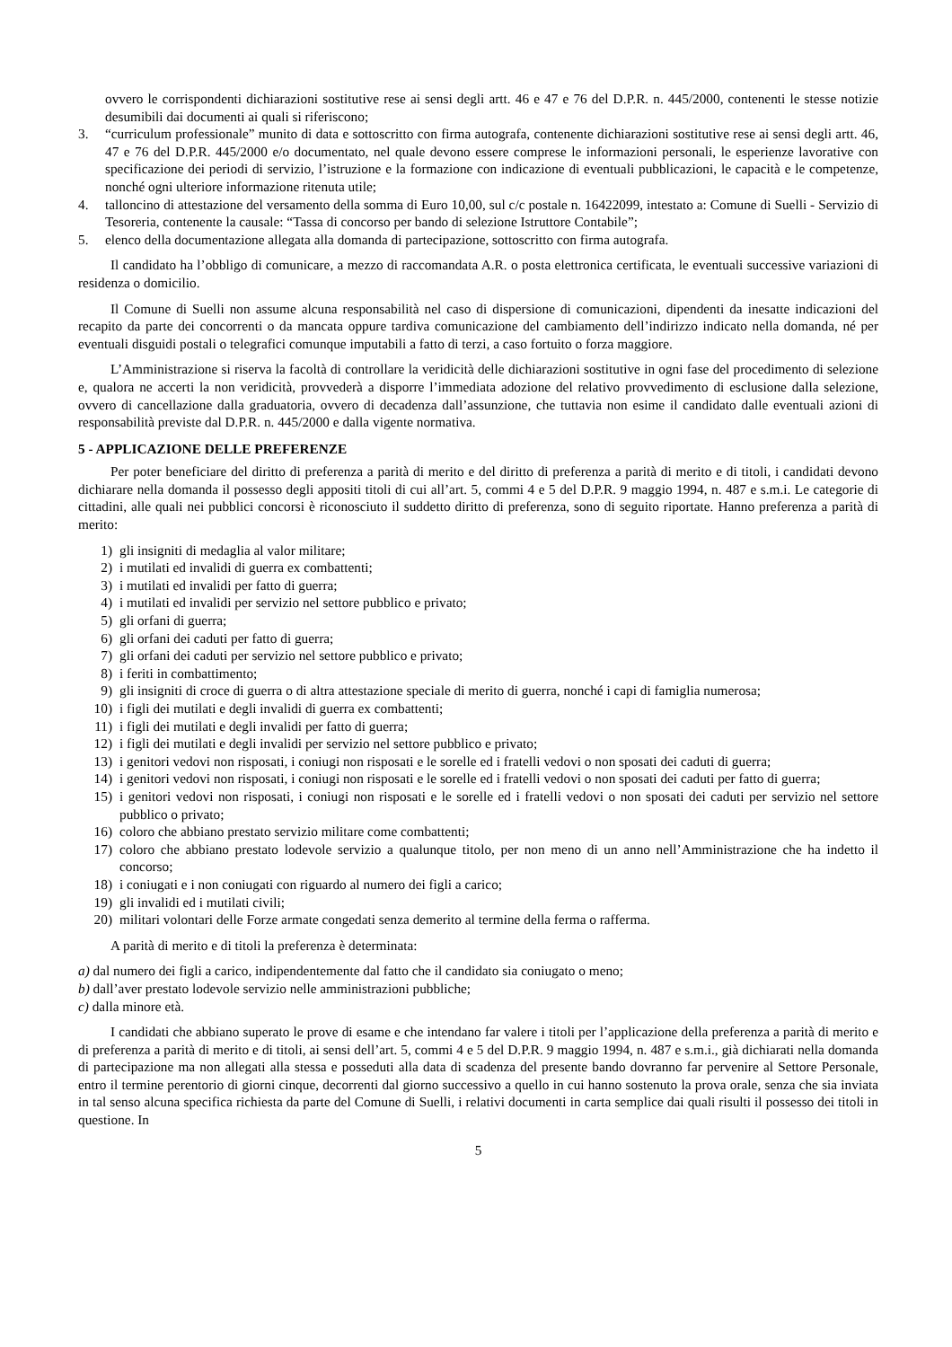ovvero le corrispondenti dichiarazioni sostitutive rese ai sensi degli artt. 46 e 47 e 76 del D.P.R. n. 445/2000, contenenti le stesse notizie desumibili dai documenti ai quali si riferiscono;
3. “curriculum professionale” munito di data e sottoscritto con firma autografa, contenente dichiarazioni sostitutive rese ai sensi degli artt. 46, 47 e 76 del D.P.R. 445/2000 e/o documentato, nel quale devono essere comprese le informazioni personali, le esperienze lavorative con specificazione dei periodi di servizio, l’istruzione e la formazione con indicazione di eventuali pubblicazioni, le capacità e le competenze, nonché ogni ulteriore informazione ritenuta utile;
4. talloncino di attestazione del versamento della somma di Euro 10,00, sul c/c postale n. 16422099, intestato a: Comune di Suelli - Servizio di Tesoreria, contenente la causale: “Tassa di concorso per bando di selezione Istruttore Contabile”;
5. elenco della documentazione allegata alla domanda di partecipazione, sottoscritto con firma autografa.
Il candidato ha l’obbligo di comunicare, a mezzo di raccomandata A.R. o posta elettronica certificata, le eventuali successive variazioni di residenza o domicilio.
Il Comune di Suelli non assume alcuna responsabilità nel caso di dispersione di comunicazioni, dipendenti da inesatte indicazioni del recapito da parte dei concorrenti o da mancata oppure tardiva comunicazione del cambiamento dell’indirizzo indicato nella domanda, né per eventuali disguidi postali o telegrafici comunque imputabili a fatto di terzi, a caso fortuito o forza maggiore.
L’Amministrazione si riserva la facoltà di controllare la veridicità delle dichiarazioni sostitutive in ogni fase del procedimento di selezione e, qualora ne accerti la non veridicità, provvederà a disporre l’immediata adozione del relativo provvedimento di esclusione dalla selezione, ovvero di cancellazione dalla graduatoria, ovvero di decadenza dall’assunzione, che tuttavia non esime il candidato dalle eventuali azioni di responsabilità previste dal D.P.R. n. 445/2000 e dalla vigente normativa.
5 - APPLICAZIONE DELLE PREFERENZE
Per poter beneficiare del diritto di preferenza a parità di merito e del diritto di preferenza a parità di merito e di titoli, i candidati devono dichiarare nella domanda il possesso degli appositi titoli di cui all’art. 5, commi 4 e 5 del D.P.R. 9 maggio 1994, n. 487 e s.m.i. Le categorie di cittadini, alle quali nei pubblici concorsi è riconosciuto il suddetto diritto di preferenza, sono di seguito riportate. Hanno preferenza a parità di merito:
1) gli insigniti di medaglia al valor militare;
2) i mutilati ed invalidi di guerra ex combattenti;
3) i mutilati ed invalidi per fatto di guerra;
4) i mutilati ed invalidi per servizio nel settore pubblico e privato;
5) gli orfani di guerra;
6) gli orfani dei caduti per fatto di guerra;
7) gli orfani dei caduti per servizio nel settore pubblico e privato;
8) i feriti in combattimento;
9) gli insigniti di croce di guerra o di altra attestazione speciale di merito di guerra, nonché i capi di famiglia numerosa;
10) i figli dei mutilati e degli invalidi di guerra ex combattenti;
11) i figli dei mutilati e degli invalidi per fatto di guerra;
12) i figli dei mutilati e degli invalidi per servizio nel settore pubblico e privato;
13) i genitori vedovi non risposati, i coniugi non risposati e le sorelle ed i fratelli vedovi o non sposati dei caduti di guerra;
14) i genitori vedovi non risposati, i coniugi non risposati e le sorelle ed i fratelli vedovi o non sposati dei caduti per fatto di guerra;
15) i genitori vedovi non risposati, i coniugi non risposati e le sorelle ed i fratelli vedovi o non sposati dei caduti per servizio nel settore pubblico o privato;
16) coloro che abbiano prestato servizio militare come combattenti;
17) coloro che abbiano prestato lodevole servizio a qualunque titolo, per non meno di un anno nell’Amministrazione che ha indetto il concorso;
18) i coniugati e i non coniugati con riguardo al numero dei figli a carico;
19) gli invalidi ed i mutilati civili;
20) militari volontari delle Forze armate congedati senza demerito al termine della ferma o rafferma.
A parità di merito e di titoli la preferenza è determinata:
a) dal numero dei figli a carico, indipendentemente dal fatto che il candidato sia coniugato o meno;
b) dall’aver prestato lodevole servizio nelle amministrazioni pubbliche;
c) dalla minore età.
I candidati che abbiano superato le prove di esame e che intendano far valere i titoli per l’applicazione della preferenza a parità di merito e di preferenza a parità di merito e di titoli, ai sensi dell’art. 5, commi 4 e 5 del D.P.R. 9 maggio 1994, n. 487 e s.m.i., già dichiarati nella domanda di partecipazione ma non allegati alla stessa e posseduti alla data di scadenza del presente bando dovranno far pervenire al Settore Personale, entro il termine perentorio di giorni cinque, decorrenti dal giorno successivo a quello in cui hanno sostenuto la prova orale, senza che sia inviata in tal senso alcuna specifica richiesta da parte del Comune di Suelli, i relativi documenti in carta semplice dai quali risulti il possesso dei titoli in questione. In
5